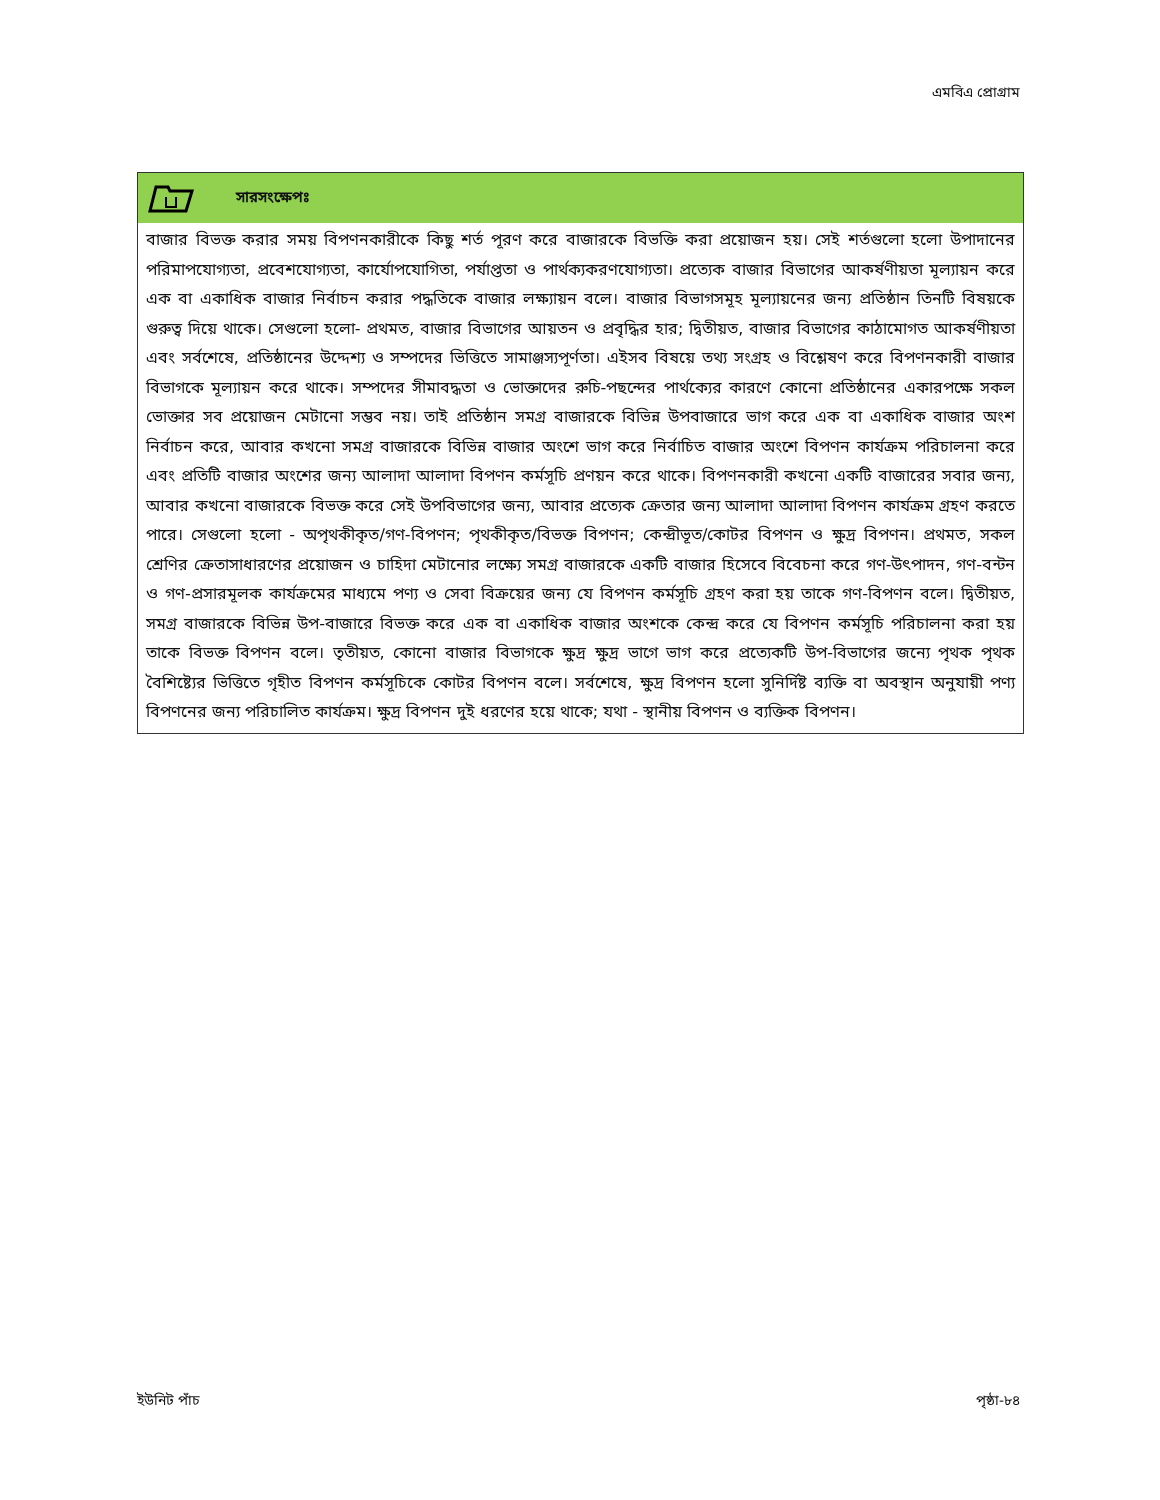এমবিএ প্রোগ্রাম
সারসংক্ষেপঃ
বাজার বিভক্ত করার সময় বিপণনকারীকে কিছু শর্ত পূরণ করে বাজারকে বিভক্তি করা প্রয়োজন হয়। সেই শর্তগুলো হলো উপাদানের পরিমাপযোগ্যতা, প্রবেশযোগ্যতা, কার্যোপযোগিতা, পর্যাপ্ততা ও পার্থক্যকরণযোগ্যতা। প্রত্যেক বাজার বিভাগের আকর্ষণীয়তা মূল্যায়ন করে এক বা একাধিক বাজার নির্বাচন করার পদ্ধতিকে বাজার লক্ষ্যায়ন বলে। বাজার বিভাগসমূহ মূল্যায়নের জন্য প্রতিষ্ঠান তিনটি বিষয়কে গুরুত্ব দিয়ে থাকে। সেগুলো হলো- প্রথমত, বাজার বিভাগের আয়তন ও প্রবৃদ্ধির হার; দ্বিতীয়ত, বাজার বিভাগের কাঠামোগত আকর্ষণীয়তা এবং সর্বশেষে, প্রতিষ্ঠানের উদ্দেশ্য ও সম্পদের ভিত্তিতে সামাঞ্জস্যপূর্ণতা। এইসব বিষয়ে তথ্য সংগ্রহ ও বিশ্লেষণ করে বিপণনকারী বাজার বিভাগকে মূল্যায়ন করে থাকে। সম্পদের সীমাবদ্ধতা ও ভোক্তাদের রুচি-পছন্দের পার্থক্যের কারণে কোনো প্রতিষ্ঠানের একারপক্ষে সকল ভোক্তার সব প্রয়োজন মেটানো সম্ভব নয়। তাই প্রতিষ্ঠান সমগ্র বাজারকে বিভিন্ন উপবাজারে ভাগ করে এক বা একাধিক বাজার অংশ নির্বাচন করে, আবার কখনো সমগ্র বাজারকে বিভিন্ন বাজার অংশে ভাগ করে নির্বাচিত বাজার অংশে বিপণন কার্যক্রম পরিচালনা করে এবং প্রতিটি বাজার অংশের জন্য আলাদা আলাদা বিপণন কর্মসূচি প্রণয়ন করে থাকে। বিপণনকারী কখনো একটি বাজারের সবার জন্য, আবার কখনো বাজারকে বিভক্ত করে সেই উপবিভাগের জন্য, আবার প্রত্যেক ক্রেতার জন্য আলাদা আলাদা বিপণন কার্যক্রম গ্রহণ করতে পারে। সেগুলো হলো - অপৃথকীকৃত/গণ-বিপণন; পৃথকীকৃত/বিভক্ত বিপণন; কেন্দ্রীভূত/কোটর বিপণন ও ক্ষুদ্র বিপণন। প্রথমত, সকল শ্রেণির ক্রেতাসাধারণের প্রয়োজন ও চাহিদা মেটানোর লক্ষ্যে সমগ্র বাজারকে একটি বাজার হিসেবে বিবেচনা করে গণ-উৎপাদন, গণ-বন্টন ও গণ-প্রসারমূলক কার্যক্রমের মাধ্যমে পণ্য ও সেবা বিক্রয়ের জন্য যে বিপণন কর্মসূচি গ্রহণ করা হয় তাকে গণ-বিপণন বলে। দ্বিতীয়ত, সমগ্র বাজারকে বিভিন্ন উপ-বাজারে বিভক্ত করে এক বা একাধিক বাজার অংশকে কেন্দ্র করে যে বিপণন কর্মসূচি পরিচালনা করা হয় তাকে বিভক্ত বিপণন বলে। তৃতীয়ত, কোনো বাজার বিভাগকে ক্ষুদ্র ক্ষুদ্র ভাগে ভাগ করে প্রত্যেকটি উপ-বিভাগের জন্যে পৃথক পৃথক বৈশিষ্ট্যের ভিত্তিতে গৃহীত বিপণন কর্মসূচিকে কোটর বিপণন বলে। সর্বশেষে, ক্ষুদ্র বিপণন হলো সুনির্দিষ্ট ব্যক্তি বা অবস্থান অনুযায়ী পণ্য বিপণনের জন্য পরিচালিত কার্যক্রম। ক্ষুদ্র বিপণন দুই ধরণের হয়ে থাকে; যথা - স্থানীয় বিপণন ও ব্যক্তিক বিপণন।
ইউনিট পাঁচ পৃষ্ঠা-৮৪